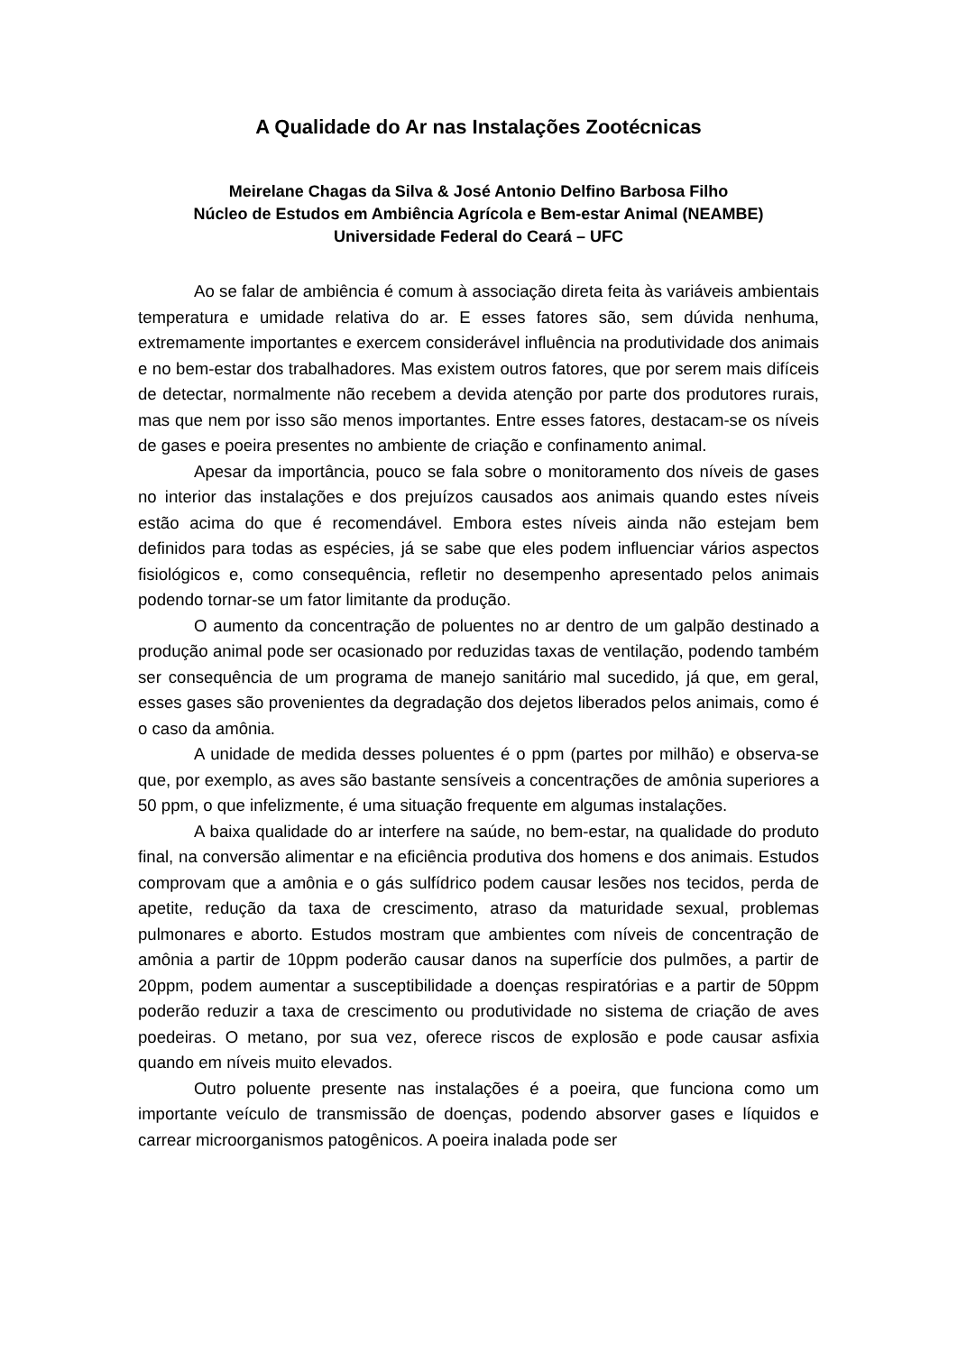A Qualidade do Ar nas Instalações Zootécnicas
Meirelane Chagas da Silva & José Antonio Delfino Barbosa Filho
Núcleo de Estudos em Ambiência Agrícola e Bem-estar Animal (NEAMBE)
Universidade Federal do Ceará – UFC
Ao se falar de ambiência é comum à associação direta feita às variáveis ambientais temperatura e umidade relativa do ar. E esses fatores são, sem dúvida nenhuma, extremamente importantes e exercem considerável influência na produtividade dos animais e no bem-estar dos trabalhadores. Mas existem outros fatores, que por serem mais difíceis de detectar, normalmente não recebem a devida atenção por parte dos produtores rurais, mas que nem por isso são menos importantes. Entre esses fatores, destacam-se os níveis de gases e poeira presentes no ambiente de criação e confinamento animal.
Apesar da importância, pouco se fala sobre o monitoramento dos níveis de gases no interior das instalações e dos prejuízos causados aos animais quando estes níveis estão acima do que é recomendável. Embora estes níveis ainda não estejam bem definidos para todas as espécies, já se sabe que eles podem influenciar vários aspectos fisiológicos e, como consequência, refletir no desempenho apresentado pelos animais podendo tornar-se um fator limitante da produção.
O aumento da concentração de poluentes no ar dentro de um galpão destinado a produção animal pode ser ocasionado por reduzidas taxas de ventilação, podendo também ser consequência de um programa de manejo sanitário mal sucedido, já que, em geral, esses gases são provenientes da degradação dos dejetos liberados pelos animais, como é o caso da amônia.
A unidade de medida desses poluentes é o ppm (partes por milhão) e observa-se que, por exemplo, as aves são bastante sensíveis a concentrações de amônia superiores a 50 ppm, o que infelizmente, é uma situação frequente em algumas instalações.
A baixa qualidade do ar interfere na saúde, no bem-estar, na qualidade do produto final, na conversão alimentar e na eficiência produtiva dos homens e dos animais. Estudos comprovam que a amônia e o gás sulfídrico podem causar lesões nos tecidos, perda de apetite, redução da taxa de crescimento, atraso da maturidade sexual, problemas pulmonares e aborto. Estudos mostram que ambientes com níveis de concentração de amônia a partir de 10ppm poderão causar danos na superfície dos pulmões, a partir de 20ppm, podem aumentar a susceptibilidade a doenças respiratórias e a partir de 50ppm poderão reduzir a taxa de crescimento ou produtividade no sistema de criação de aves poedeiras. O metano, por sua vez, oferece riscos de explosão e pode causar asfixia quando em níveis muito elevados.
Outro poluente presente nas instalações é a poeira, que funciona como um importante veículo de transmissão de doenças, podendo absorver gases e líquidos e carrear microorganismos patogênicos. A poeira inalada pode ser